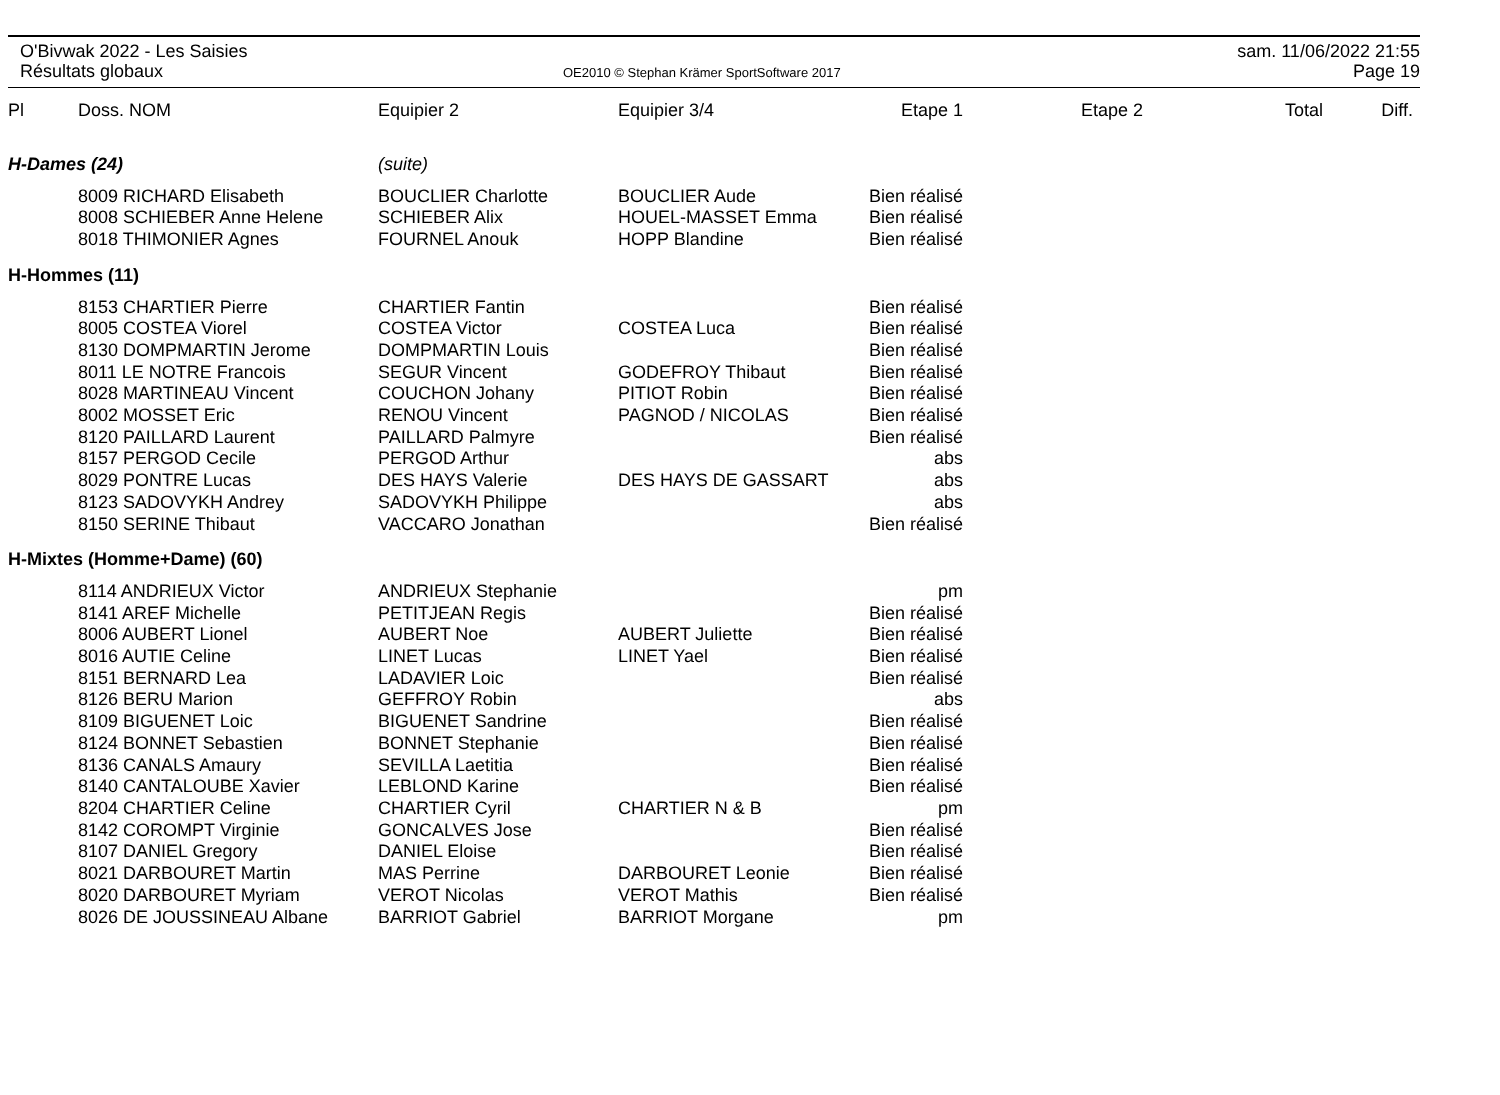O'Bivwak 2022 - Les Saisies
Résultats globaux
OE2010 © Stephan Krämer SportSoftware 2017
sam. 11/06/2022 21:55
Page 19
| Pl | Doss. NOM | Equipier 2 | Equipier 3/4 | Etape 1 | Etape 2 | Total | Diff. |
| --- | --- | --- | --- | --- | --- | --- | --- |
| H-Dames (24) | | (suite) | | | | | |
| | 8009 RICHARD Elisabeth | BOUCLIER Charlotte | BOUCLIER Aude | Bien réalisé | | | |
| | 8008 SCHIEBER Anne Helene | SCHIEBER Alix | HOUEL-MASSET Emma | Bien réalisé | | | |
| | 8018 THIMONIER Agnes | FOURNEL Anouk | HOPP Blandine | Bien réalisé | | | |
| H-Hommes (11) | | | | | | | |
| | 8153 CHARTIER Pierre | CHARTIER Fantin | | Bien réalisé | | | |
| | 8005 COSTEA Viorel | COSTEA Victor | COSTEA Luca | Bien réalisé | | | |
| | 8130 DOMPMARTIN Jerome | DOMPMARTIN Louis | | Bien réalisé | | | |
| | 8011 LE NOTRE Francois | SEGUR Vincent | GODEFROY Thibaut | Bien réalisé | | | |
| | 8028 MARTINEAU Vincent | COUCHON Johany | PITIOT Robin | Bien réalisé | | | |
| | 8002 MOSSET Eric | RENOU Vincent | PAGNOD / NICOLAS | Bien réalisé | | | |
| | 8120 PAILLARD Laurent | PAILLARD Palmyre | | Bien réalisé | | | |
| | 8157 PERGOD Cecile | PERGOD Arthur | | abs | | | |
| | 8029 PONTRE Lucas | DES HAYS Valerie | DES HAYS DE GASSART | abs | | | |
| | 8123 SADOVYKH Andrey | SADOVYKH Philippe | | abs | | | |
| | 8150 SERINE Thibaut | VACCARO Jonathan | | Bien réalisé | | | |
| H-Mixtes (Homme+Dame) (60) | | | | | | | |
| | 8114 ANDRIEUX Victor | ANDRIEUX Stephanie | | pm | | | |
| | 8141 AREF Michelle | PETITJEAN Regis | | Bien réalisé | | | |
| | 8006 AUBERT Lionel | AUBERT Noe | AUBERT Juliette | Bien réalisé | | | |
| | 8016 AUTIE Celine | LINET Lucas | LINET Yael | Bien réalisé | | | |
| | 8151 BERNARD Lea | LADAVIER Loic | | Bien réalisé | | | |
| | 8126 BERU Marion | GEFFROY Robin | | abs | | | |
| | 8109 BIGUENET Loic | BIGUENET Sandrine | | Bien réalisé | | | |
| | 8124 BONNET Sebastien | BONNET Stephanie | | Bien réalisé | | | |
| | 8136 CANALS Amaury | SEVILLA Laetitia | | Bien réalisé | | | |
| | 8140 CANTALOUBE Xavier | LEBLOND Karine | | Bien réalisé | | | |
| | 8204 CHARTIER Celine | CHARTIER Cyril | CHARTIER N & B | pm | | | |
| | 8142 COROMPT Virginie | GONCALVES Jose | | Bien réalisé | | | |
| | 8107 DANIEL Gregory | DANIEL Eloise | | Bien réalisé | | | |
| | 8021 DARBOURET Martin | MAS Perrine | DARBOURET Leonie | Bien réalisé | | | |
| | 8020 DARBOURET Myriam | VEROT Nicolas | VEROT Mathis | Bien réalisé | | | |
| | 8026 DE JOUSSINEAU Albane | BARRIOT Gabriel | BARRIOT Morgane | pm | | | |